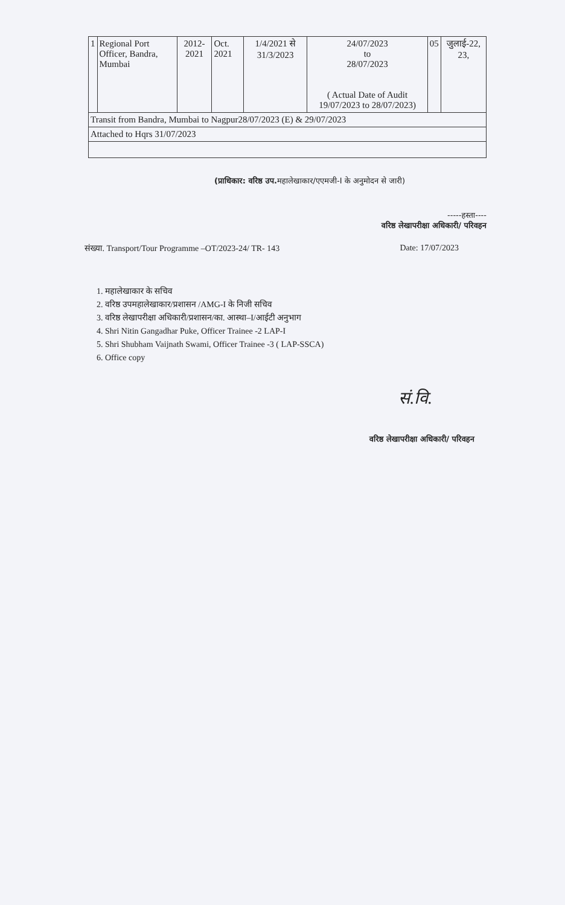| 1 | Regional Port Officer, Bandra, Mumbai | 2012-2021 | Oct. 2021 | 1/4/2021 से 31/3/2023 | 24/07/2023 to 28/07/2023 ( Actual Date of Audit 19/07/2023 to 28/07/2023) | 05 | जुलाई-22, 23, |
| Transit from Bandra, Mumbai to Nagpur28/07/2023 (E) & 29/07/2023 | | | | | | | |
| Attached to Hqrs 31/07/2023 | | | | | | | |
(प्राधिकार: वरिष्ठ उप. महालेखाकार/एएमजी-I के अनुमोदन से जारी)
-----हस्ता----
वरिष्ठ लेखापरीक्षा अधिकारी/ परिवहन
संख्या. Transport/Tour Programme –OT/2023-24/ TR- 143 Date: 17/07/2023
1. महालेखाकार के सचिव
2. वरिष्ठ उपमहालेखाकार/प्रशासन /AMG-I के निजी सचिव
3. वरिष्ठ लेखापरीक्षा अधिकारी/प्रशासन/का. आस्था–I/आईटी अनुभाग
4. Shri Nitin Gangadhar Puke, Officer Trainee -2 LAP-I
5. Shri Shubham Vaijnath Swami, Officer Trainee -3 ( LAP-SSCA)
6. Office copy
सं.वि.
वरिष्ठ लेखापरीक्षा अधिकारी/ परिवहन